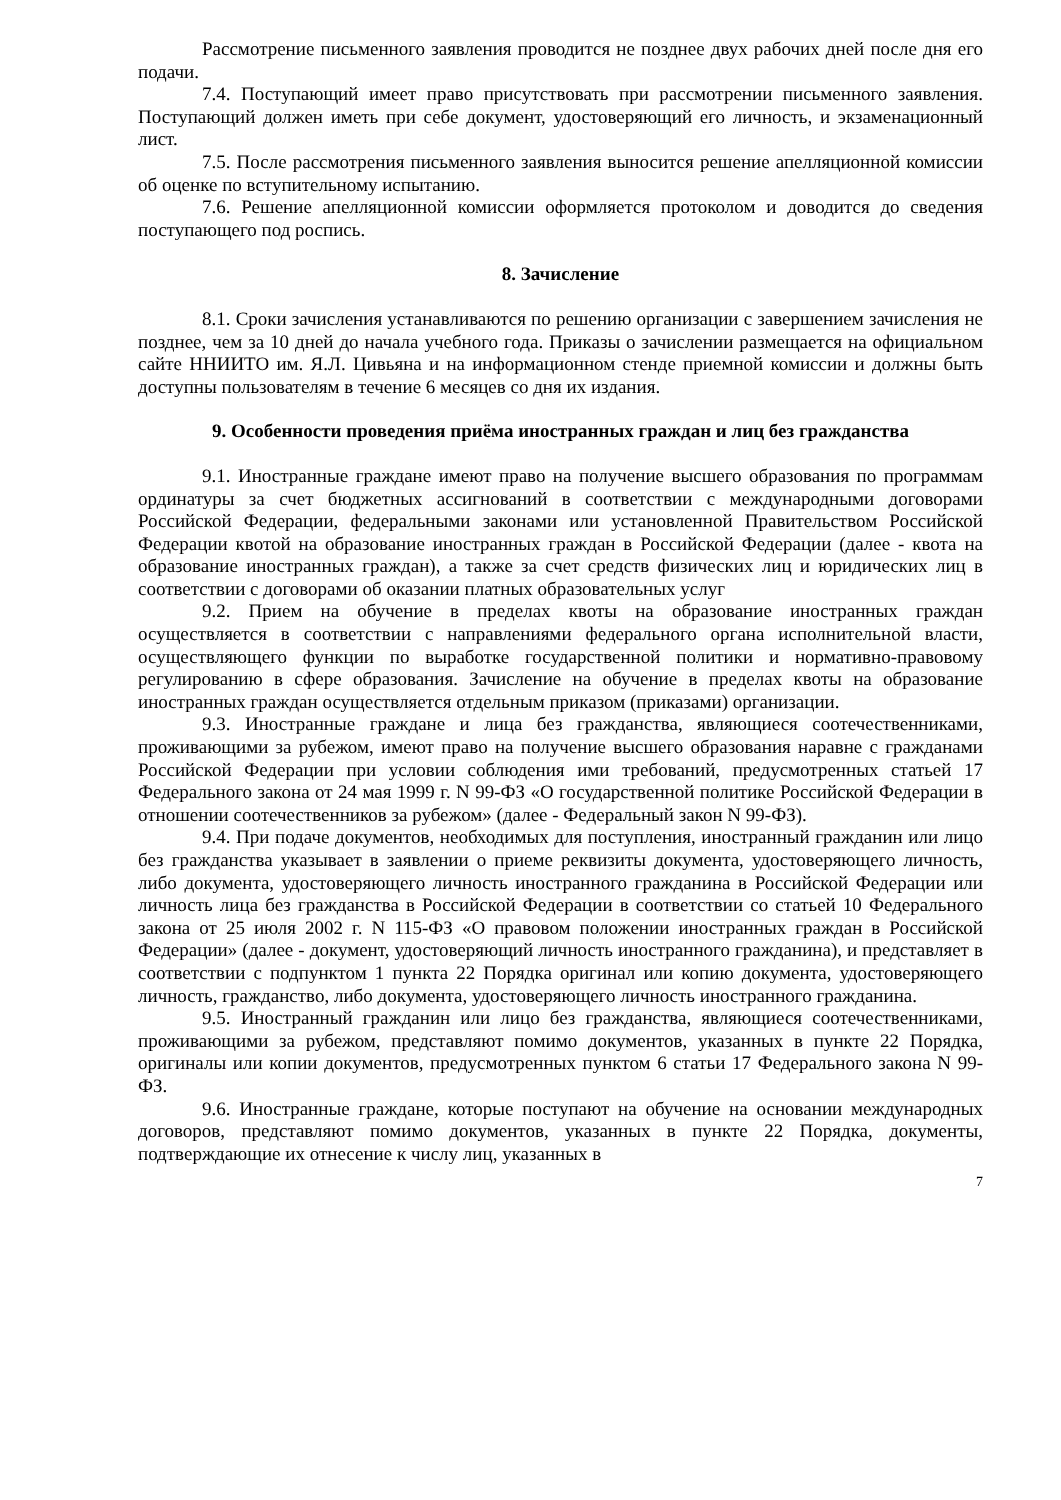Рассмотрение письменного заявления проводится не позднее двух рабочих дней после дня его подачи.
7.4. Поступающий имеет право присутствовать при рассмотрении письменного заявления. Поступающий должен иметь при себе документ, удостоверяющий его личность, и экзаменационный лист.
7.5. После рассмотрения письменного заявления выносится решение апелляционной комиссии об оценке по вступительному испытанию.
7.6. Решение апелляционной комиссии оформляется протоколом и доводится до сведения поступающего под роспись.
8. Зачисление
8.1. Сроки зачисления устанавливаются по решению организации с завершением зачисления не позднее, чем за 10 дней до начала учебного года. Приказы о зачислении размещается на официальном сайте ННИИТО им. Я.Л. Цивьяна и на информационном стенде приемной комиссии и должны быть доступны пользователям в течение 6 месяцев со дня их издания.
9. Особенности проведения приёма иностранных граждан и лиц без гражданства
9.1. Иностранные граждане имеют право на получение высшего образования по программам ординатуры за счет бюджетных ассигнований в соответствии с международными договорами Российской Федерации, федеральными законами или установленной Правительством Российской Федерации квотой на образование иностранных граждан в Российской Федерации (далее - квота на образование иностранных граждан), а также за счет средств физических лиц и юридических лиц в соответствии с договорами об оказании платных образовательных услуг
9.2. Прием на обучение в пределах квоты на образование иностранных граждан осуществляется в соответствии с направлениями федерального органа исполнительной власти, осуществляющего функции по выработке государственной политики и нормативно-правовому регулированию в сфере образования. Зачисление на обучение в пределах квоты на образование иностранных граждан осуществляется отдельным приказом (приказами) организации.
9.3. Иностранные граждане и лица без гражданства, являющиеся соотечественниками, проживающими за рубежом, имеют право на получение высшего образования наравне с гражданами Российской Федерации при условии соблюдения ими требований, предусмотренных статьей 17 Федерального закона от 24 мая 1999 г. N 99-ФЗ «О государственной политике Российской Федерации в отношении соотечественников за рубежом» (далее - Федеральный закон N 99-ФЗ).
9.4. При подаче документов, необходимых для поступления, иностранный гражданин или лицо без гражданства указывает в заявлении о приеме реквизиты документа, удостоверяющего личность, либо документа, удостоверяющего личность иностранного гражданина в Российской Федерации или личность лица без гражданства в Российской Федерации в соответствии со статьей 10 Федерального закона от 25 июля 2002 г. N 115-ФЗ «О правовом положении иностранных граждан в Российской Федерации» (далее - документ, удостоверяющий личность иностранного гражданина), и представляет в соответствии с подпунктом 1 пункта 22 Порядка оригинал или копию документа, удостоверяющего личность, гражданство, либо документа, удостоверяющего личность иностранного гражданина.
9.5. Иностранный гражданин или лицо без гражданства, являющиеся соотечественниками, проживающими за рубежом, представляют помимо документов, указанных в пункте 22 Порядка, оригиналы или копии документов, предусмотренных пунктом 6 статьи 17 Федерального закона N 99-ФЗ.
9.6. Иностранные граждане, которые поступают на обучение на основании международных договоров, представляют помимо документов, указанных в пункте 22 Порядка, документы, подтверждающие их отнесение к числу лиц, указанных в
7